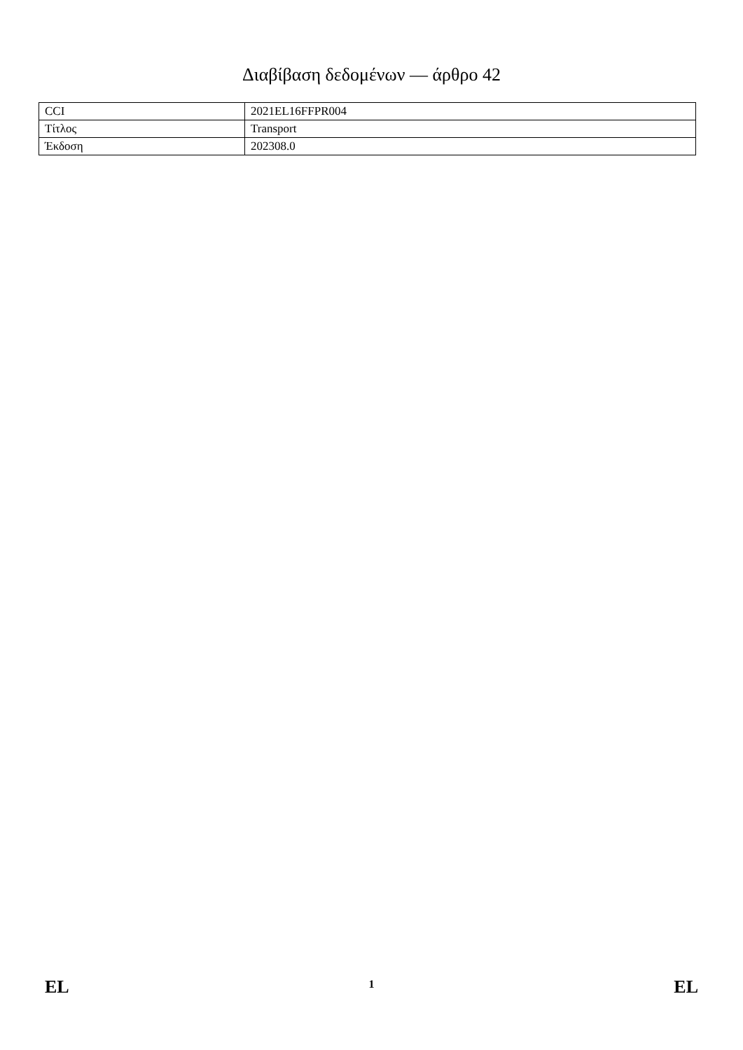Διαβίβαση δεδομένων — άρθρο 42
| CCI | 2021EL16FFPR004 |
| Τίτλος | Transport |
| Έκδοση | 202308.0 |
EL 1 EL